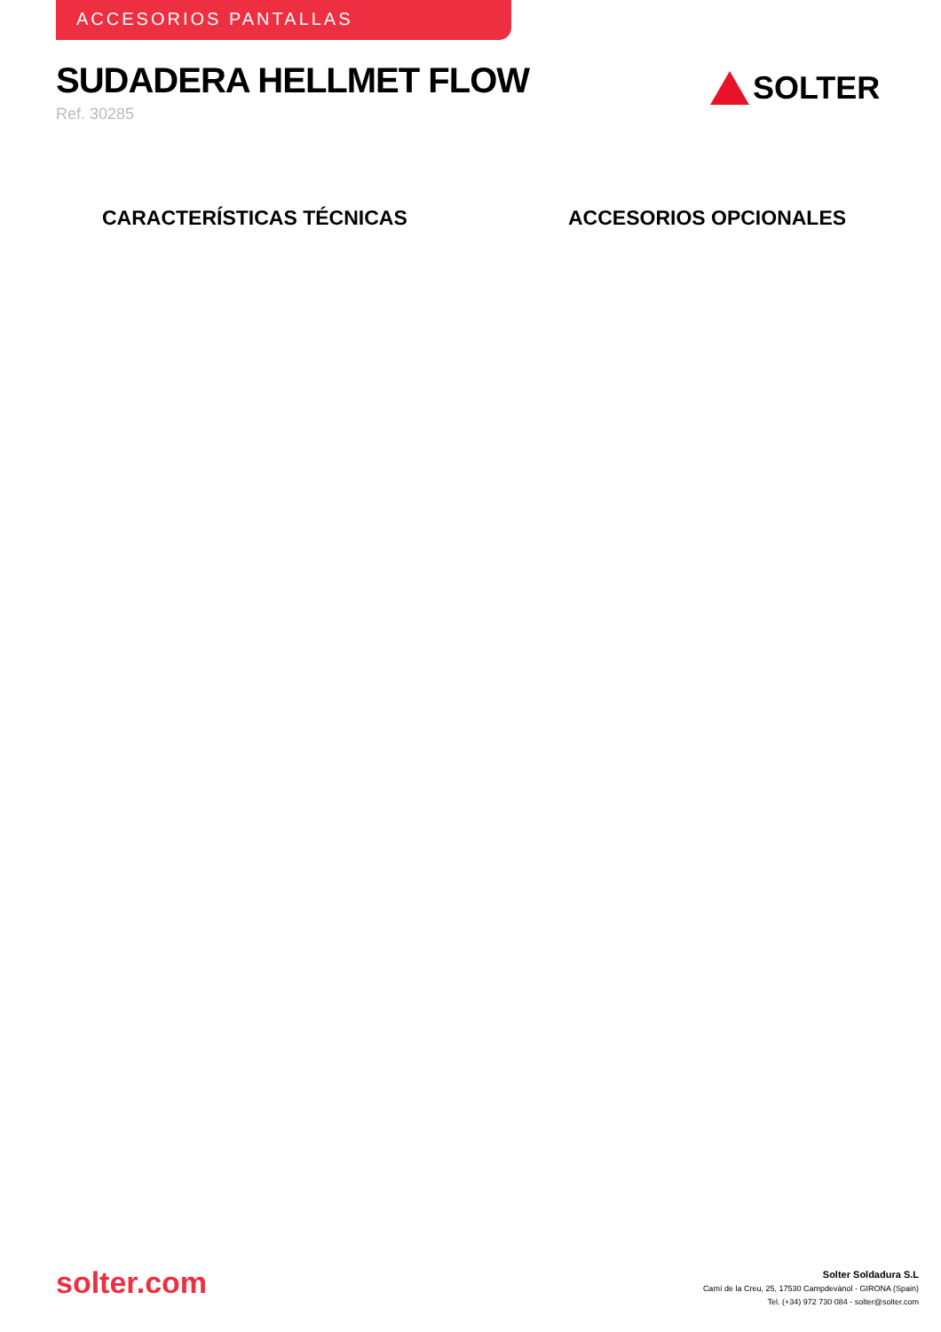ACCESORIOS PANTALLAS
SUDADERA HELLMET FLOW
Ref. 30285
SOLTER
CARACTERÍSTICAS TÉCNICAS ACCESORIOS OPCIONALES
solter.com
Solter Soldadura S.L
Camí de la Creu, 25, 17530 Campdevànol - GIRONA (Spain)
Tel. (+34) 972 730 084 - solter@solter.com